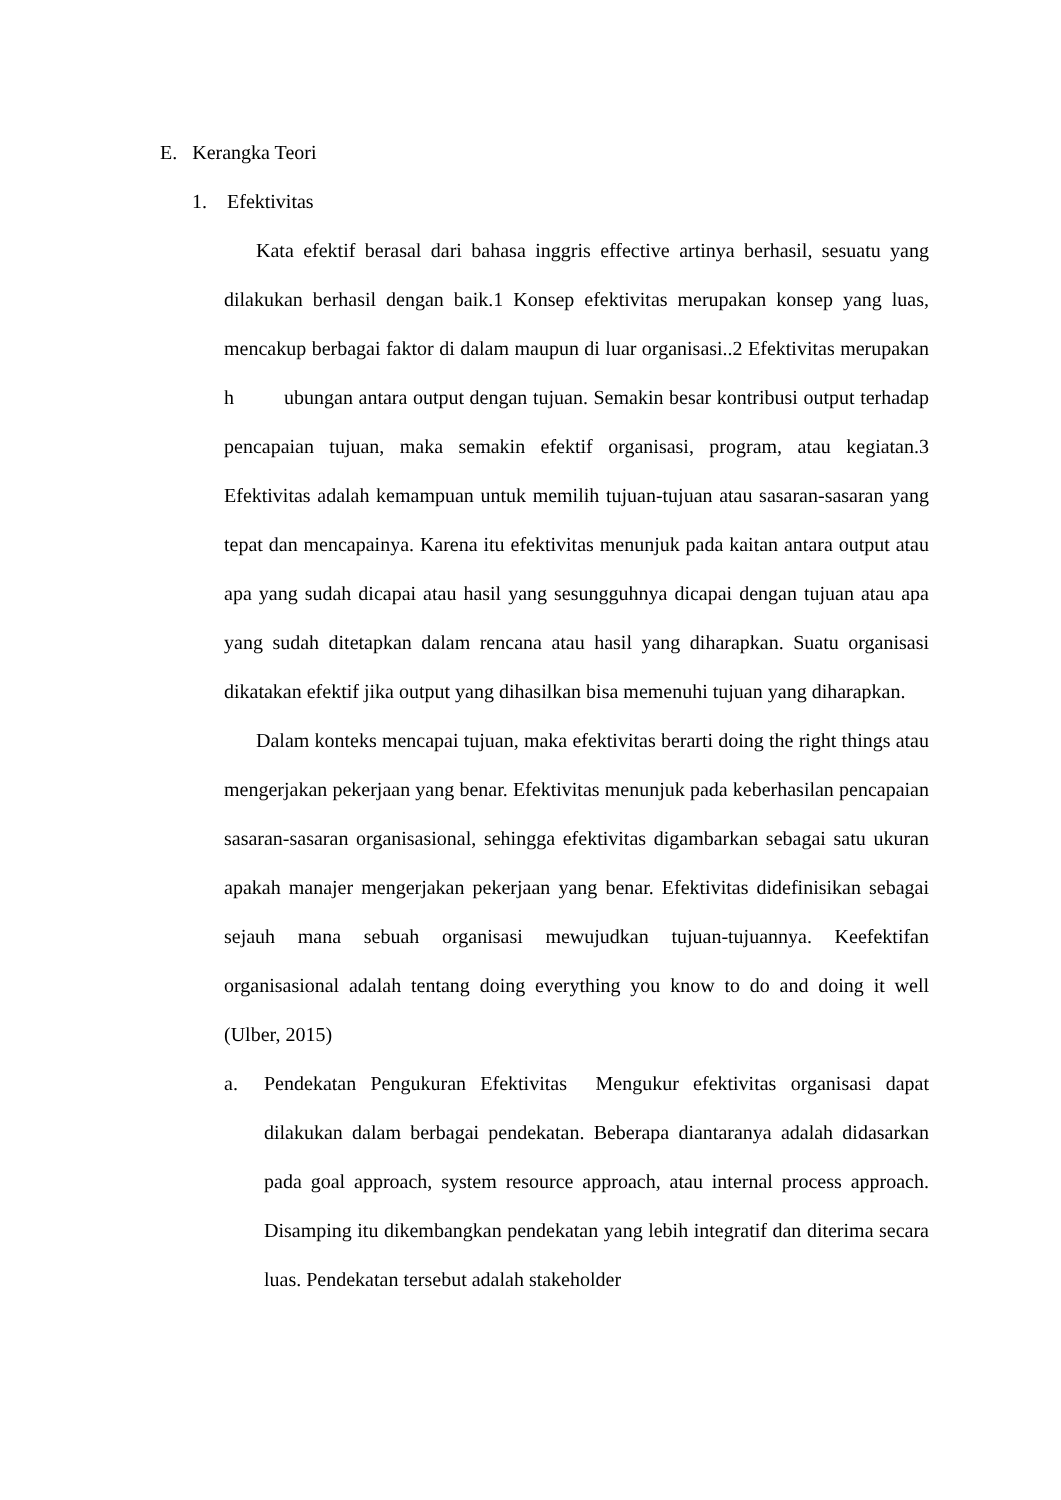E. Kerangka Teori
1. Efektivitas
Kata efektif berasal dari bahasa inggris effective artinya berhasil, sesuatu yang dilakukan berhasil dengan baik.1 Konsep efektivitas merupakan konsep yang luas, mencakup berbagai faktor di dalam maupun di luar organisasi..2 Efektivitas merupakan h ubungan antara output dengan tujuan. Semakin besar kontribusi output terhadap pencapaian tujuan, maka semakin efektif organisasi, program, atau kegiatan.3 Efektivitas adalah kemampuan untuk memilih tujuan-tujuan atau sasaran-sasaran yang tepat dan mencapainya. Karena itu efektivitas menunjuk pada kaitan antara output atau apa yang sudah dicapai atau hasil yang sesungguhnya dicapai dengan tujuan atau apa yang sudah ditetapkan dalam rencana atau hasil yang diharapkan. Suatu organisasi dikatakan efektif jika output yang dihasilkan bisa memenuhi tujuan yang diharapkan.
Dalam konteks mencapai tujuan, maka efektivitas berarti doing the right things atau mengerjakan pekerjaan yang benar. Efektivitas menunjuk pada keberhasilan pencapaian sasaran-sasaran organisasional, sehingga efektivitas digambarkan sebagai satu ukuran apakah manajer mengerjakan pekerjaan yang benar. Efektivitas didefinisikan sebagai sejauh mana sebuah organisasi mewujudkan tujuan-tujuannya. Keefektifan organisasional adalah tentang doing everything you know to do and doing it well (Ulber, 2015)
a. Pendekatan Pengukuran Efektivitas Mengukur efektivitas organisasi dapat dilakukan dalam berbagai pendekatan. Beberapa diantaranya adalah didasarkan pada goal approach, system resource approach, atau internal process approach. Disamping itu dikembangkan pendekatan yang lebih integratif dan diterima secara luas. Pendekatan tersebut adalah stakeholder